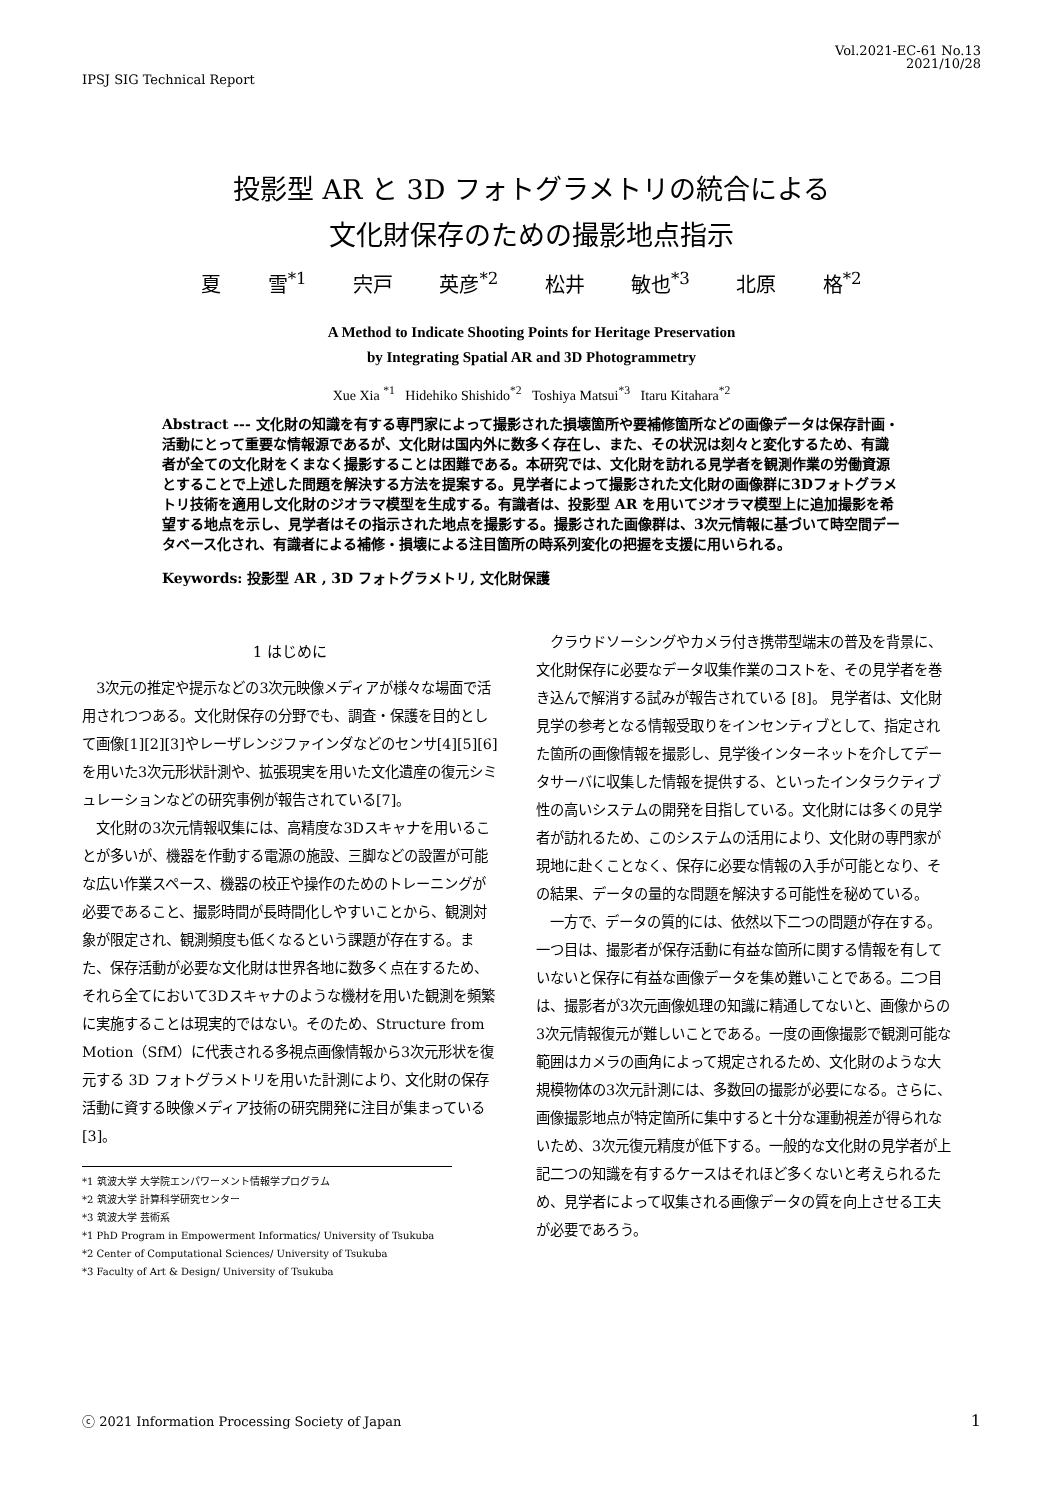IPSJ SIG Technical Report
Vol.2021-EC-61 No.13
2021/10/28
投影型 AR と 3D フォトグラメトリの統合による
文化財保存のための撮影地点指示
夏 雪<sup>*1</sup> 宍戸 英彦<sup>*2</sup> 松井 敏也<sup>*3</sup> 北原 格<sup>*2</sup>
A Method to Indicate Shooting Points for Heritage Preservation
by Integrating Spatial AR and 3D Photogrammetry
Xue Xia <sup>*1</sup> Hidehiko Shishido<sup>*2</sup> Toshiya Matsui<sup>*3</sup> Itaru Kitahara<sup>*2</sup>
Abstract --- 文化財の知識を有する専門家によって撮影された損壊箇所や要補修箇所などの画像データは保存計画・活動にとって重要な情報源であるが、文化財は国内外に数多く存在し、また、その状況は刻々と変化するため、有識者が全ての文化財をくまなく撮影することは困難である。本研究では、文化財を訪れる見学者を観測作業の労働資源とすることで上述した問題を解決する方法を提案する。見学者によって撮影された文化財の画像群に3Dフォトグラメトリ技術を適用し文化財のジオラマ模型を生成する。有識者は、投影型 AR を用いてジオラマ模型上に追加撮影を希望する地点を示し、見学者はその指示された地点を撮影する。撮影された画像群は、3次元情報に基づいて時空間データベース化され、有識者による補修・損壊による注目箇所の時系列変化の把握を支援に用いられる。
Keywords: 投影型 AR , 3D フォトグラメトリ, 文化財保護
1 はじめに
3次元の推定や提示などの3次元映像メディアが様々な場面で活用されつつある。文化財保存の分野でも、調査・保護を目的として画像[1][2][3]やレーザレンジファインダなどのセンサ[4][5][6]を用いた3次元形状計測や、拡張現実を用いた文化遺産の復元シミュレーションなどの研究事例が報告されている[7]。
文化財の3次元情報収集には、高精度な3Dスキャナを用いることが多いが、機器を作動する電源の施設、三脚などの設置が可能な広い作業スペース、機器の校正や操作のためのトレーニングが必要であること、撮影時間が長時間化しやすいことから、観測対象が限定され、観測頻度も低くなるという課題が存在する。また、保存活動が必要な文化財は世界各地に数多く点在するため、それら全てにおいて3Dスキャナのような機材を用いた観測を頻繁に実施することは現実的ではない。そのため、Structure from Motion（SfM）に代表される多視点画像情報から3次元形状を復元する 3D フォトグラメトリを用いた計測により、文化財の保存活動に資する映像メディア技術の研究開発に注目が集まっている [3]。
*1 筑波大学 大学院エンパワーメント情報学プログラム
*2 筑波大学 計算科学研究センター
*3 筑波大学 芸術系
*1 PhD Program in Empowerment Informatics/ University of Tsukuba
*2 Center of Computational Sciences/ University of Tsukuba
*3 Faculty of Art & Design/ University of Tsukuba
クラウドソーシングやカメラ付き携帯型端末の普及を背景に、文化財保存に必要なデータ収集作業のコストを、その見学者を巻き込んで解消する試みが報告されている [8]。 見学者は、文化財見学の参考となる情報受取りをインセンティブとして、指定された箇所の画像情報を撮影し、見学後インターネットを介してデータサーバに収集した情報を提供する、といったインタラクティブ性の高いシステムの開発を目指している。文化財には多くの見学者が訪れるため、このシステムの活用により、文化財の専門家が現地に赴くことなく、保存に必要な情報の入手が可能となり、その結果、データの量的な問題を解決する可能性を秘めている。
一方で、データの質的には、依然以下二つの問題が存在する。一つ目は、撮影者が保存活動に有益な箇所に関する情報を有していないと保存に有益な画像データを集め難いことである。二つ目は、撮影者が3次元画像処理の知識に精通してないと、画像からの3次元情報復元が難しいことである。一度の画像撮影で観測可能な範囲はカメラの画角によって規定されるため、文化財のような大規模物体の3次元計測には、多数回の撮影が必要になる。さらに、画像撮影地点が特定箇所に集中すると十分な運動視差が得られないため、3次元復元精度が低下する。一般的な文化財の見学者が上記二つの知識を有するケースはそれほど多くないと考えられるため、見学者によって収集される画像データの質を向上させる工夫が必要であろう。
ⓒ 2021 Information Processing Society of Japan
1